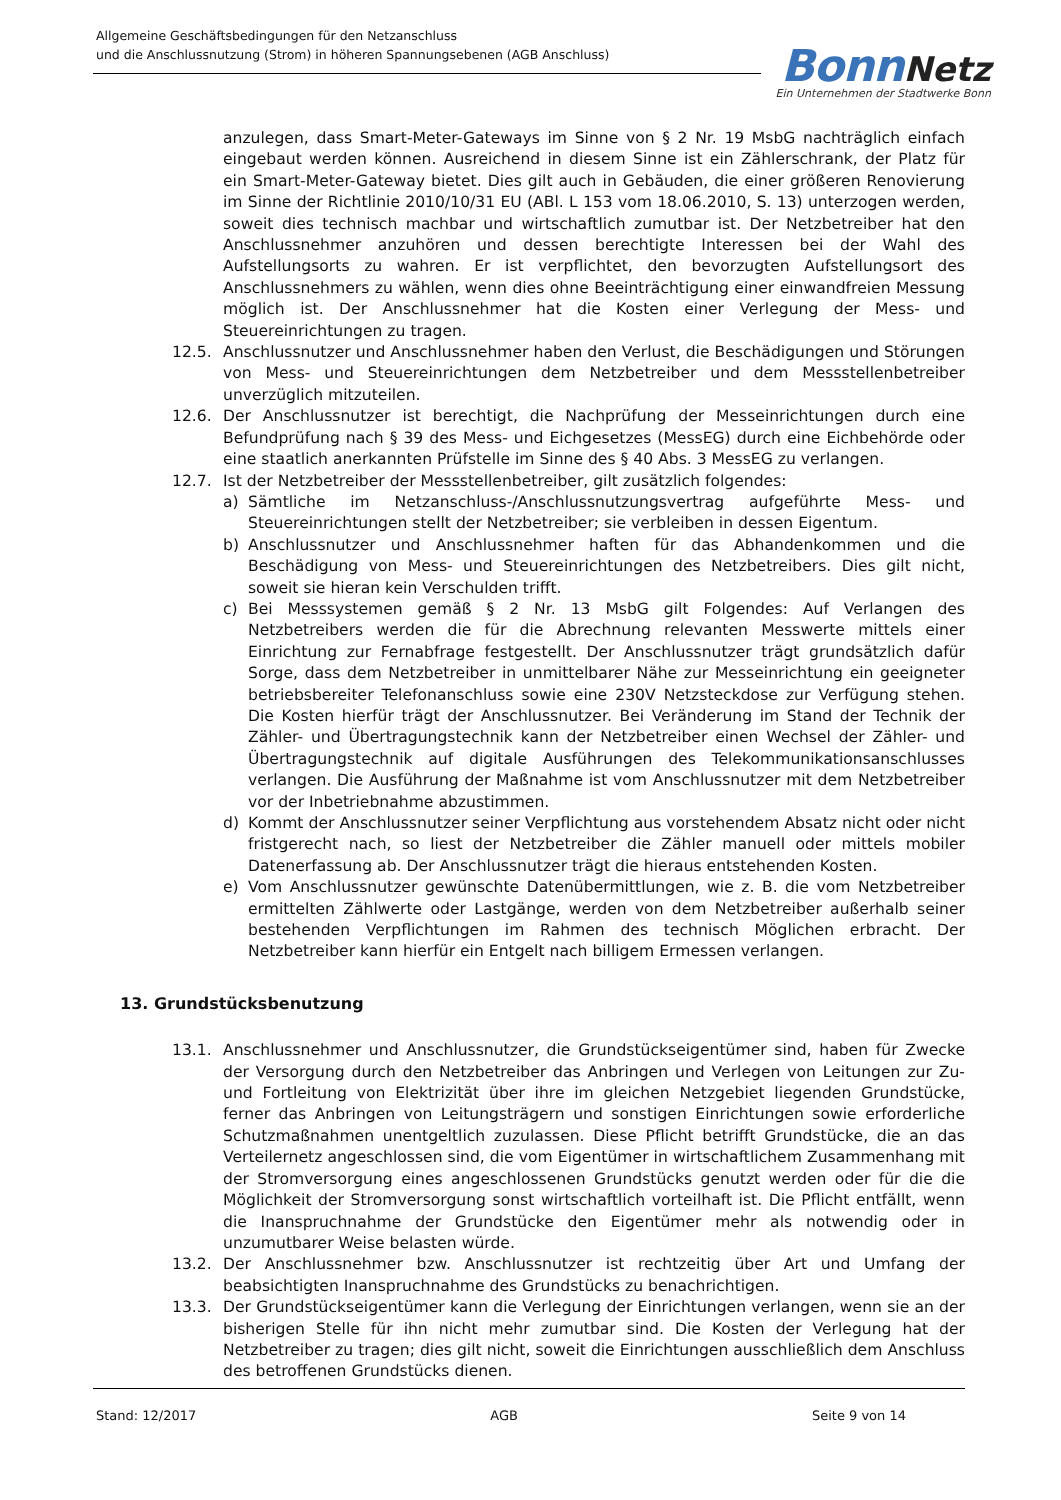Allgemeine Geschäftsbedingungen für den Netzanschluss
und die Anschlussnutzung (Strom) in höheren Spannungsebenen (AGB Anschluss)
Bonn Netz
Ein Unternehmen der Stadtwerke Bonn
anzulegen, dass Smart-Meter-Gateways im Sinne von § 2 Nr. 19 MsbG nachträglich einfach eingebaut werden können. Ausreichend in diesem Sinne ist ein Zählerschrank, der Platz für ein Smart-Meter-Gateway bietet. Dies gilt auch in Gebäuden, die einer größeren Renovierung im Sinne der Richtlinie 2010/10/31 EU (ABl. L 153 vom 18.06.2010, S. 13) unterzogen werden, soweit dies technisch machbar und wirtschaftlich zumutbar ist. Der Netzbetreiber hat den Anschlussnehmer anzuhören und dessen berechtigte Interessen bei der Wahl des Aufstellungsorts zu wahren. Er ist verpflichtet, den bevorzugten Aufstellungsort des Anschlussnehmers zu wählen, wenn dies ohne Beeinträchtigung einer einwandfreien Messung möglich ist. Der Anschlussnehmer hat die Kosten einer Verlegung der Mess- und Steuereinrichtungen zu tragen.
12.5. Anschlussnutzer und Anschlussnehmer haben den Verlust, die Beschädigungen und Störungen von Mess- und Steuereinrichtungen dem Netzbetreiber und dem Messstellenbetreiber unverzüglich mitzuteilen.
12.6. Der Anschlussnutzer ist berechtigt, die Nachprüfung der Messeinrichtungen durch eine Befundprüfung nach § 39 des Mess- und Eichgesetzes (MessEG) durch eine Eichbehörde oder eine staatlich anerkannten Prüfstelle im Sinne des § 40 Abs. 3 MessEG zu verlangen.
12.7. Ist der Netzbetreiber der Messstellenbetreiber, gilt zusätzlich folgendes:
a) Sämtliche im Netzanschluss-/Anschlussnutzungsvertrag aufgeführte Mess- und Steuereinrichtungen stellt der Netzbetreiber; sie verbleiben in dessen Eigentum.
b) Anschlussnutzer und Anschlussnehmer haften für das Abhandenkommen und die Beschädigung von Mess- und Steuereinrichtungen des Netzbetreibers. Dies gilt nicht, soweit sie hieran kein Verschulden trifft.
c) Bei Messsystemen gemäß § 2 Nr. 13 MsbG gilt Folgendes: Auf Verlangen des Netzbetreibers werden die für die Abrechnung relevanten Messwerte mittels einer Einrichtung zur Fernabfrage festgestellt. Der Anschlussnutzer trägt grundsätzlich dafür Sorge, dass dem Netzbetreiber in unmittelbarer Nähe zur Messeinrichtung ein geeigneter betriebsbereiter Telefonanschluss sowie eine 230V Netzsteckdose zur Verfügung stehen. Die Kosten hierfür trägt der Anschlussnutzer. Bei Veränderung im Stand der Technik der Zähler- und Übertragungstechnik kann der Netzbetreiber einen Wechsel der Zähler- und Übertragungstechnik auf digitale Ausführungen des Telekommunikationsanschlusses verlangen. Die Ausführung der Maßnahme ist vom Anschlussnutzer mit dem Netzbetreiber vor der Inbetriebnahme abzustimmen.
d) Kommt der Anschlussnutzer seiner Verpflichtung aus vorstehendem Absatz nicht oder nicht fristgerecht nach, so liest der Netzbetreiber die Zähler manuell oder mittels mobiler Datenerfassung ab. Der Anschlussnutzer trägt die hieraus entstehenden Kosten.
e) Vom Anschlussnutzer gewünschte Datenübermittlungen, wie z. B. die vom Netzbetreiber ermittelten Zählwerte oder Lastgänge, werden von dem Netzbetreiber außerhalb seiner bestehenden Verpflichtungen im Rahmen des technisch Möglichen erbracht. Der Netzbetreiber kann hierfür ein Entgelt nach billigem Ermessen verlangen.
13. Grundstücksbenutzung
13.1. Anschlussnehmer und Anschlussnutzer, die Grundstückseigentümer sind, haben für Zwecke der Versorgung durch den Netzbetreiber das Anbringen und Verlegen von Leitungen zur Zu- und Fortleitung von Elektrizität über ihre im gleichen Netzgebiet liegenden Grundstücke, ferner das Anbringen von Leitungsträgern und sonstigen Einrichtungen sowie erforderliche Schutzmaßnahmen unentgeltlich zuzulassen. Diese Pflicht betrifft Grundstücke, die an das Verteilernetz angeschlossen sind, die vom Eigentümer in wirtschaftlichem Zusammenhang mit der Stromversorgung eines angeschlossenen Grundstücks genutzt werden oder für die die Möglichkeit der Stromversorgung sonst wirtschaftlich vorteilhaft ist. Die Pflicht entfällt, wenn die Inanspruchnahme der Grundstücke den Eigentümer mehr als notwendig oder in unzumutbarer Weise belasten würde.
13.2. Der Anschlussnehmer bzw. Anschlussnutzer ist rechtzeitig über Art und Umfang der beabsichtigten Inanspruchnahme des Grundstücks zu benachrichtigen.
13.3. Der Grundstückseigentümer kann die Verlegung der Einrichtungen verlangen, wenn sie an der bisherigen Stelle für ihn nicht mehr zumutbar sind. Die Kosten der Verlegung hat der Netzbetreiber zu tragen; dies gilt nicht, soweit die Einrichtungen ausschließlich dem Anschluss des betroffenen Grundstücks dienen.
Stand: 12/2017 AGB Seite 9 von 14